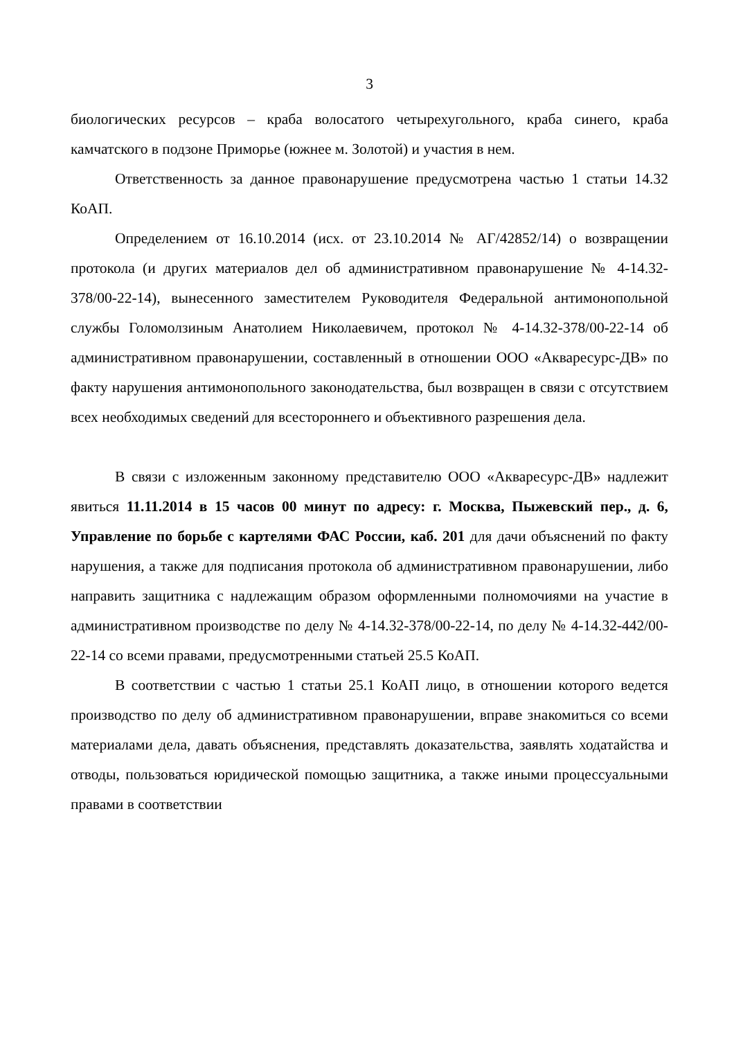3
биологических ресурсов – краба волосатого четырехугольного, краба синего, краба камчатского в подзоне Приморье (южнее м. Золотой) и участия в нем.
Ответственность за данное правонарушение предусмотрена частью 1 статьи 14.32 КоАП.
Определением от 16.10.2014 (исх. от 23.10.2014 № АГ/42852/14) о возвращении протокола (и других материалов дел об административном правонарушение № 4-14.32-378/00-22-14), вынесенного заместителем Руководителя Федеральной антимонопольной службы Голомолзиным Анатолием Николаевичем, протокол № 4-14.32-378/00-22-14 об административном правонарушении, составленный в отношении ООО «Акваресурс-ДВ» по факту нарушения антимонопольного законодательства, был возвращен в связи с отсутствием всех необходимых сведений для всестороннего и объективного разрешения дела.
В связи с изложенным законному представителю ООО «Акваресурс-ДВ» надлежит явиться 11.11.2014 в 15 часов 00 минут по адресу: г. Москва, Пыжевский пер., д. 6, Управление по борьбе с картелями ФАС России, каб. 201 для дачи объяснений по факту нарушения, а также для подписания протокола об административном правонарушении, либо направить защитника с надлежащим образом оформленными полномочиями на участие в административном производстве по делу № 4-14.32-378/00-22-14, по делу № 4-14.32-442/00-22-14 со всеми правами, предусмотренными статьей 25.5 КоАП.
В соответствии с частью 1 статьи 25.1 КоАП лицо, в отношении которого ведется производство по делу об административном правонарушении, вправе знакомиться со всеми материалами дела, давать объяснения, представлять доказательства, заявлять ходатайства и отводы, пользоваться юридической помощью защитника, а также иными процессуальными правами в соответствии